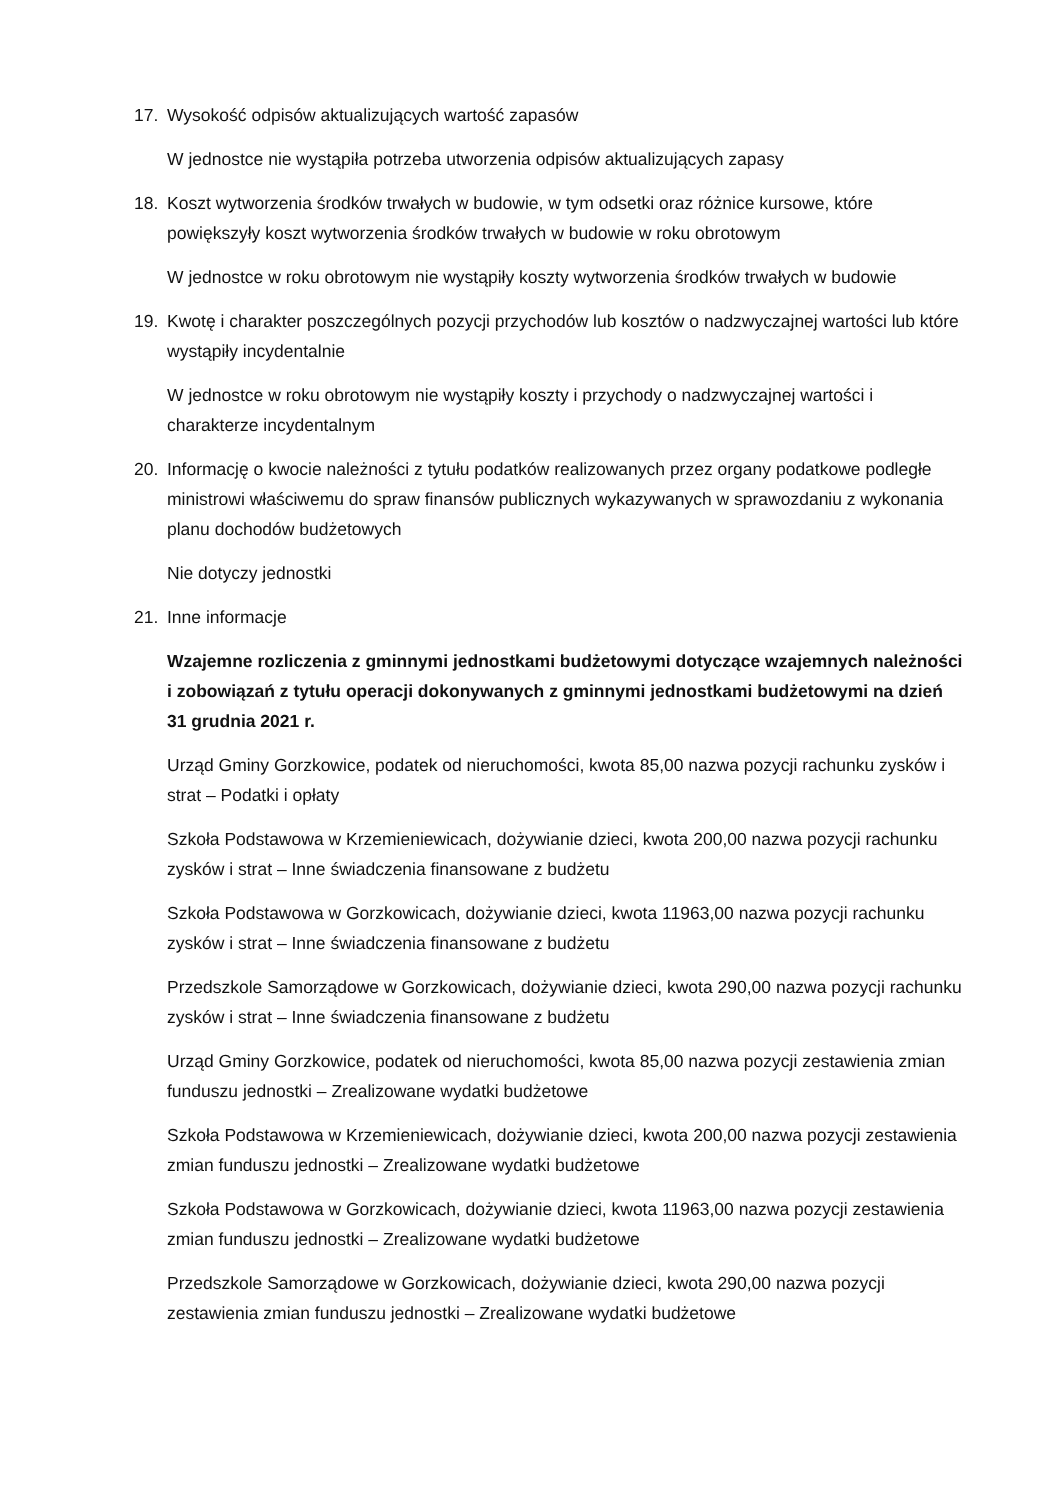17. Wysokość odpisów aktualizujących wartość zapasów
W jednostce nie wystąpiła potrzeba utworzenia odpisów aktualizujących zapasy
18. Koszt wytworzenia środków trwałych w budowie, w tym odsetki oraz różnice kursowe, które powiększyły koszt wytworzenia środków trwałych w budowie w roku obrotowym
W jednostce w roku obrotowym nie wystąpiły koszty wytworzenia środków trwałych w budowie
19. Kwotę i charakter poszczególnych pozycji przychodów lub kosztów o nadzwyczajnej wartości lub które wystąpiły incydentalnie
W jednostce w roku obrotowym nie wystąpiły koszty i przychody o nadzwyczajnej wartości i charakterze incydentalnym
20. Informację o kwocie należności z tytułu podatków realizowanych przez organy podatkowe podległe ministrowi właściwemu do spraw finansów publicznych wykazywanych w sprawozdaniu z wykonania planu dochodów budżetowych
Nie dotyczy jednostki
21. Inne informacje
Wzajemne rozliczenia z gminnymi jednostkami budżetowymi dotyczące wzajemnych należności i zobowiązań z tytułu operacji dokonywanych z gminnymi jednostkami budżetowymi na dzień 31 grudnia 2021 r.
Urząd Gminy Gorzkowice, podatek od nieruchomości, kwota 85,00 nazwa pozycji rachunku zysków i strat – Podatki i opłaty
Szkoła Podstawowa w Krzemieniewicach, dożywianie dzieci, kwota 200,00 nazwa pozycji rachunku zysków i strat – Inne świadczenia finansowane z budżetu
Szkoła Podstawowa w Gorzkowicach, dożywianie dzieci, kwota 11963,00 nazwa pozycji rachunku zysków i strat – Inne świadczenia finansowane z budżetu
Przedszkole Samorządowe w Gorzkowicach, dożywianie dzieci, kwota 290,00 nazwa pozycji rachunku zysków i strat – Inne świadczenia finansowane z budżetu
Urząd Gminy Gorzkowice, podatek od nieruchomości, kwota 85,00 nazwa pozycji zestawienia zmian funduszu jednostki – Zrealizowane wydatki budżetowe
Szkoła Podstawowa w Krzemieniewicach, dożywianie dzieci, kwota 200,00 nazwa pozycji zestawienia zmian funduszu jednostki – Zrealizowane wydatki budżetowe
Szkoła Podstawowa w Gorzkowicach, dożywianie dzieci, kwota 11963,00 nazwa pozycji zestawienia zmian funduszu jednostki – Zrealizowane wydatki budżetowe
Przedszkole Samorządowe w Gorzkowicach, dożywianie dzieci, kwota 290,00 nazwa pozycji zestawienia zmian funduszu jednostki – Zrealizowane wydatki budżetowe